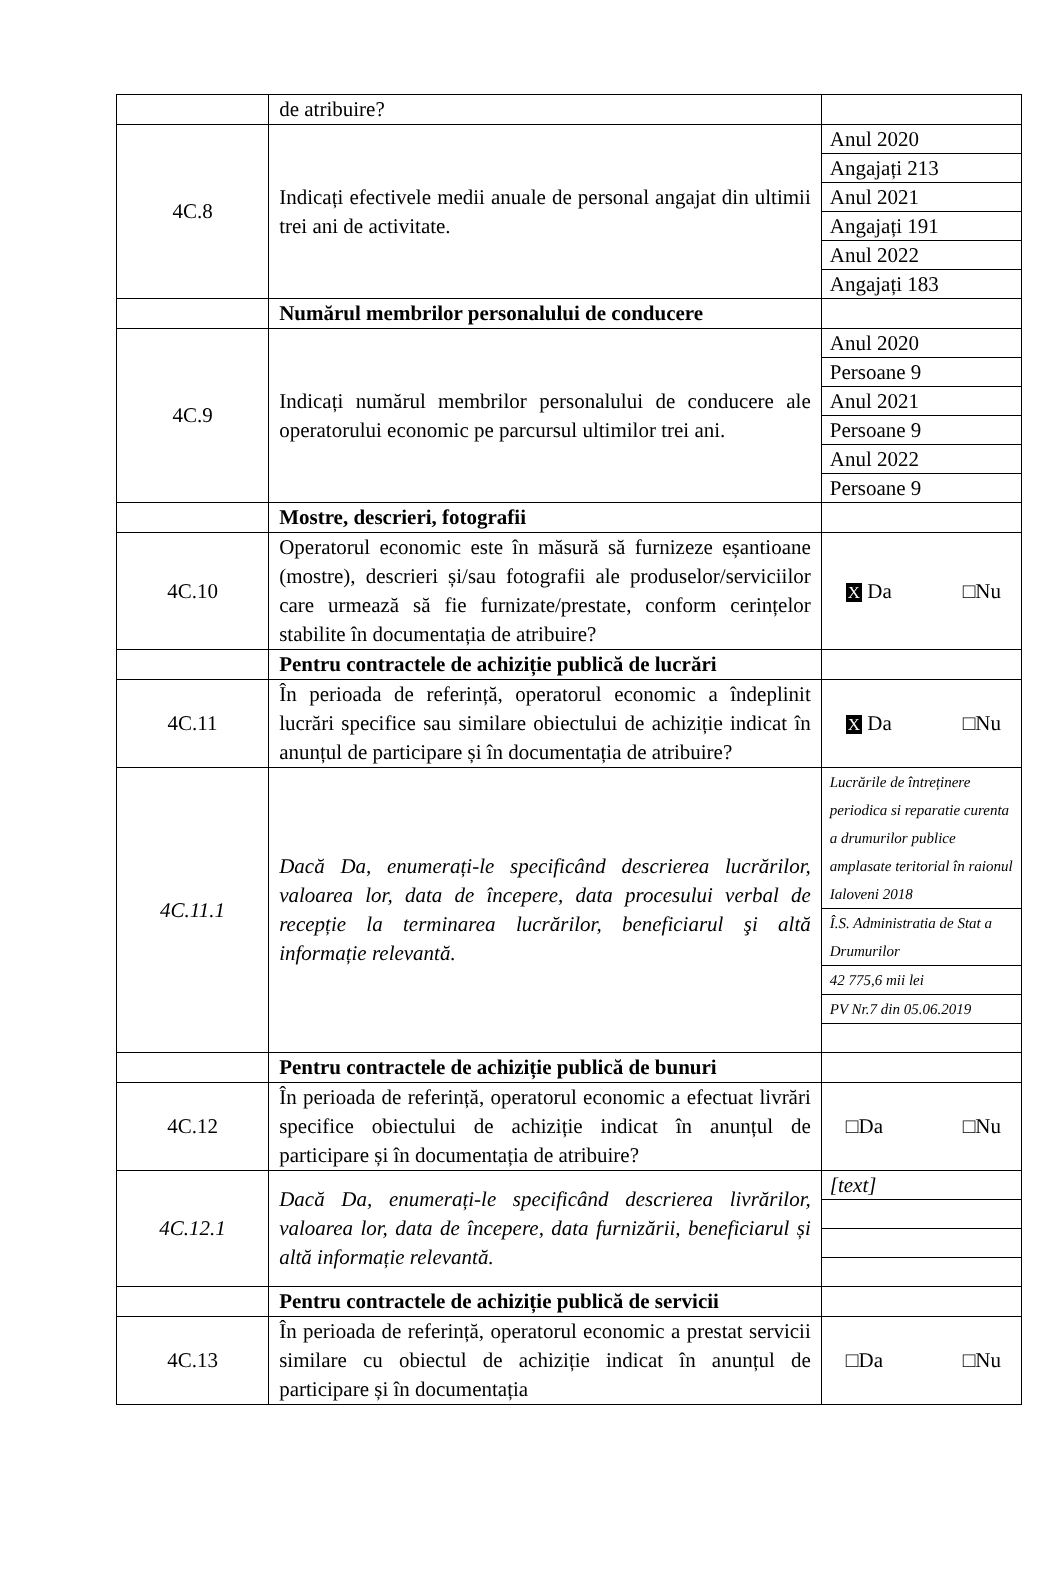| | de atribuire? | |
| 4C.8 | Indicați efectivele medii anuale de personal angajat din ultimii trei ani de activitate. | / Anul 2020 / / Angajați 213 / / Anul 2021 / / Angajați 191 / / Anul 2022 / / Angajați 183 / |
| | Numărul membrilor personalului de conducere | |
| 4C.9 | Indicați numărul membrilor personalului de conducere ale operatorului economic pe parcursul ultimilor trei ani. | / Anul 2020 / / Persoane 9 / / Anul 2021 / / Persoane 9 / / Anul 2022 / / Persoane 9 / |
| | Mostre, descrieri, fotografii | |
| 4C.10 | Operatorul economic este în măsură să furnizeze eșantioane (mostre), descrieri și/sau fotografii ale produselor/serviciilor care urmează să fie furnizate/prestate, conform cerințelor stabilite în documentația de atribuire? | X Da □Nu |
| | Pentru contractele de achiziție publică de lucrări | |
| 4C.11 | În perioada de referință, operatorul economic a îndeplinit lucrări specifice sau similare obiectului de achiziție indicat în anunțul de participare și în documentația de atribuire? | X Da □Nu |
| 4C.11.1 | Dacă Da, enumerați-le specificând descrierea lucrărilor, valoarea lor, data de începere, data procesului verbal de recepție la terminarea lucrărilor, beneficiarul şi altă informație relevantă. | / Lucrările de întreținere periodica si reparatie curenta a drumurilor publice amplasate teritorial în raionul Ialoveni 2018 / / Î.S. Administratia de Stat a Drumurilor / / 42 775,6 mii lei / / PV Nr.7 din 05.06.2019 / |
| | Pentru contractele de achiziție publică de bunuri | |
| 4C.12 | În perioada de referință, operatorul economic a efectuat livrări specifice obiectului de achiziție indicat în anunțul de participare și în documentația de atribuire? | □Da □Nu |
| 4C.12.1 | Dacă Da, enumerați-le specificând descrierea livrărilor, valoarea lor, data de începere, data furnizării, beneficiarul și altă informație relevantă. | / [text] / |
| | Pentru contractele de achiziție publică de servicii | |
| 4C.13 | În perioada de referință, operatorul economic a prestat servicii similare cu obiectul de achiziție indicat în anunțul de participare și în documentația | □Da □Nu |